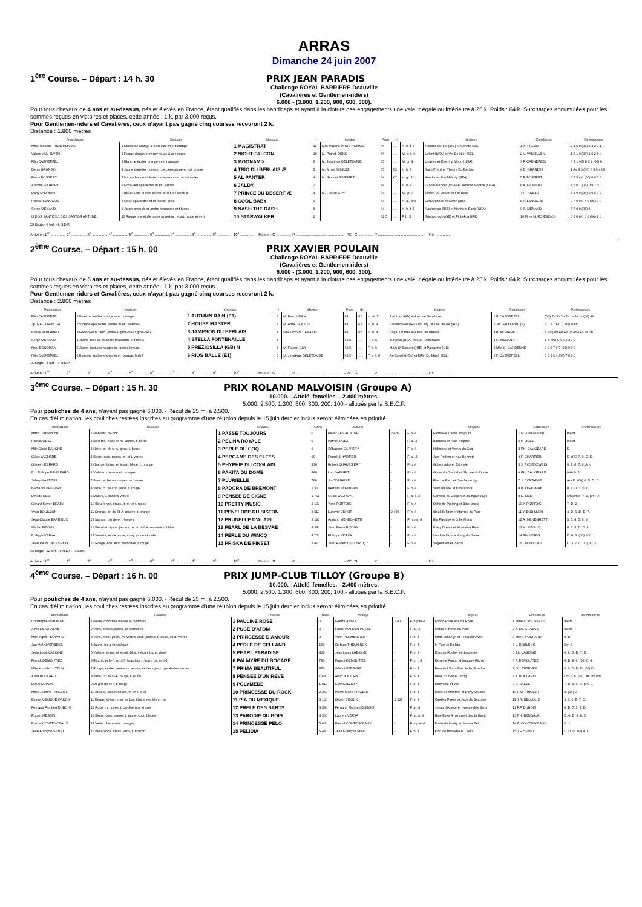ARRAS
Dimanche 24 juin 2007
1<sup>ère</sup> Course. – Départ : 14 h. 30 PRIX JEAN PARADIS
Challenge ROYAL BARRIERE Deauville
(Cavalières et Gentlemen-riders)
6.000 - (3.000, 1.200, 900, 600, 300).
Pour tous chevaux de 4 ans et au-dessus, nés et élevés en France, étant qualifiés dans les handicaps et ayant à la cloture des engagements une valeur égale ou inférieure à 25 k. Poids : 64 k. Surcharges accumulées pour les sommes reçues en victoires et places, cette année : 1 k. par 3.000 reçus.
Pour Gentlemen-riders et Cavalières, ceux n’ayant pas gagné cinq courses recevront 2 k.
Distance : 1.800 mètres
| Propriétaires | Couleurs | Chevaux | * | Montes | Poids | (1) | | Origines | Entraîneurs | Performances |
| --- | --- | --- | --- | --- | --- | --- | --- | --- | --- | --- |
| Mme Maurice PROD'HOMME | 1 Ecartelee orange & bleu-clair m et t orange | 1 MAGISTRAT | 11 | Mlle Pauline PROD'HOMME | 66 | .... | H. b.-f. 8 | Homme De Loi (IRE) et Sponte Sua | 1 X. PULEO | 2 1 5 0 (05) 2 4 2 2 1 |
| Valere VAN ELVEN | 2 Rouge disque or m ray rouge & or t rouge | 2 NIGHT FALCON | 10 | M. Patrick DENO | 66 | .... | M. b.-f. 4 | Lahint (USA) et Vol De Nuit (BEL) | 2 V. VAN ELVEN | 1 5 1 0 (06) 1 0 2 5 0 |
| Filip CAENEPEEL | 3 Blanche etoiles orange m et t orange | 3 MOONAMIX | 6 | M. Jonathan DELETOMBE | 65 | .... | M. gr. 4 | Linamix et Evening Moon (USA) | 3 F. CAENEPEEL | 6 3 1 0 D 8 2 2 (06) 0 |
| Denis GRANDIN | 4 Jaune bretelles noires m cerclees jaune et noir t noire | 4 TRIO DU BERLAIS Æ | 5 | M. Armel SOULEZ | 65 | 63 | H. b. 5 | Saint Preuil et Phedre Du Berlais | 4 D. GRANDIN | 1 As 8 0 (06) 6 5 9h 5 8 |
| Fredy BOSSERT | 5 Mauve bande violette m mauves cout. et t violettes | 5 AL PANTER | 4 | M. Samuel BOSSERT | 64 | 62 | H. gr. 10 | Kendor et Fon Melody (SPA) | 5 F. BOSSERT | 3 7 5 4 0 (06) 0 9 5 6 |
| Antoine GILIBERT | 6 Gros-vert epaulettes m et t jaunes | 6 JALDY | 7 | | 64 | .... | H. b. 4 | Groom Dancer (USA) et Jezebel Monroe (USA) | 6 A. GILIBERT | 4 5 0 T (06) 0 9 7 0 0 |
| Dany LAURENT | 7 Bleue 1 los bl-cl m cerc bl bl-cl t ble los bl-cl | 7 PRINCE DU DESERT Æ | 3 | M. Florent GUY | 64 | .... | M. gr. 7 | Simon Du Desert et Far Duke | 7 R. ROELS | 5 2 0 0 (06) 0 0 5 7 0 |
| Patrice LENOGUE | 8 Grise epaulettes et m roses t grise | 8 COOL BABY | 9 | | 64 | .... | H. al.-br 8 | Vert Amande et Silver Dime | 8 P. LENOGUE | 0 7 0 9 9 5 0 (06) 0 0 |
| Serge MENAND | 9 Jaune croix de st-andre brassards et t bleus | 9 NASH THE DASH | 8 | | 64 | .... | H. b.-f. 5 | Nashamaa (IRE) et Northern Bank (USA) | 9 S. MENAND | 5 7 0 0 (05) 8 |
| O.DOS SANTOS/J.DOS SANTOS ANTUNE. | 10 Rouge une etoile jaune m vertes t ecart. rouge et vert | 10 STARWALKER | 2 | | 62,5 | .... | F. b. 5 | Starborough (GB) et Flutiskoa (IRE) | 10 Mme N. ROSSIO (S) | 0 0 0 6 0 0 0 (06) 1 0 |
25 Engts - 6 forf. - 8 N.D.P.
Arrivée : 1<sup>er</sup> ............... 2<sup>e</sup> ............... 3<sup>e</sup> ............... 4<sup>e</sup> ............... 5<sup>e</sup> ............... 6<sup>e</sup> ............... 7<sup>e</sup> ............... 8<sup>e</sup> ............... 9<sup>e</sup> ............... 10<sup>e</sup> ............... - Mutuel : G ............... P ............... ............... ............... - PC : G ............... P ............... ............... ............... - Trio ...............
2<sup>ème</sup> Course. – Départ : 15 h. 00 PRIX XAVIER POULAIN
Challenge ROYAL BARRIERE Deauville
(Cavalières et Gentlemen-riders)
6.000 - (3.000, 1.200, 900, 600, 300).
Pour tous chevaux de 5 ans et au-dessus, nés et élevés en France, étant qualifiés dans les handicaps et ayant à la cloture des engagements une valeur égale ou inférieure à 25 k. Poids : 64 k. Surcharges accumulées pour les sommes reçues en victoires et places, cette année : 1 k. par 3.000 reçus.
Pour Gentlemen-riders et Cavalières, ceux n’ayant pas gagné cinq courses recevront 2 k.
Distance : 2.800 mètres
| Propriétaires | Couleurs | Chevaux | * | Montes | Poids | (1) | | Origines | Entraîneurs | Performances |
| --- | --- | --- | --- | --- | --- | --- | --- | --- | --- | --- |
| Filip CAENEPEEL | 1 Blanche etoiles orange m et t orange | 1 AUTUMN RAIN (E1) | 6 | M. Brecht MAN | 64 | 62 | H. al. 7 | Raintrap (GB) et Autumn Sunshine | 1 F. CAENEPEEL | (06) 5h 5h 3h 5h 1s 8s 1s (04) 4h |
| Jp. GALLORINI (S) | 2 Violette epaulettes jaunes m et t violettes | 2 HOUSE MASTER | 3 | M. Armel SOULEZ | 64 | 62 | H. b. 9 | Pistolet Bleu (IRE) et Lady Of The House (IRE) | 2 JP. GALLORINI (S) | T 0 5 7 6 0 0 (06) 0 6h |
| Blaise MOHAMED | 3 Gros-bleu m cercl. jaune et gros-bleu t gros-bleu | 3 JAMESON DU BERLAIS | 1 | Mlle Victoria CABANIS | 64 | 62 | H. b. 8 | Royal Charter et Anais Du Berlais | 3 B. MOHAMED | 4 (06) 0h Ah Ah 0h (05) As 4s 7h |
| Serge MENAND | 4 Jaune croix de st-andre brassards et t bleus | 4 STELLA FONTENAILLE | 4 | | 63,5 | .... | F. b. 6 | Turgeon (USA) et Star Fontenaille | 4 S. MENAND | 1 5 (06) 6 6 6 2 3 1 2 |
| Noel BOUDRAA | 5 Jaune coutures rouges m. jaunes t rouge | 5 PREZIOSILLA (GB) Ñ | 5 | M. Florent GUY | 62,5 | .... | F. b. 6 | Mark Of Esteem (IRE) et Palagene (GB) | 5 Mlle C. CARDENNE | 6 2 0 7 0 7 (06) 0 0 0 |
| Filip CAENEPEEL | 6 Blanche etoiles orange m et t orange (ech.) | 6 RIOS BALLE (E1) | 2 | M. Jonathan DELETOMBE | 62,5 | .... | F. b.-f. 8 | Art Sebal (USA) et Eiffel Du Manil (BEL) | 6 F. CAENEPEEL | 3 0 1 6 4 (06) 7 0 0 0 |
15 Engts - 4 forf. - 4 N.D.P.
Arrivée : 1<sup>er</sup> ............... 2<sup>e</sup> ............... 3<sup>e</sup> ............... 4<sup>e</sup> ............... 5<sup>e</sup> ............... 6<sup>e</sup> ............... 7<sup>e</sup> ............... 8<sup>e</sup> ............... 9<sup>e</sup> ............... 10<sup>e</sup> ............... - Mutuel : G ............... P ............... ............... ............... - PC : G ............... P ............... ............... ............... - Trio ...............
3<sup>ème</sup> Course. – Départ : 15 h. 30 PRIX ROLAND MALVOISIN (Groupe A)
10.000. - Attelé, femelles. - 2.400 mètres.
5.000, 2.500, 1.300, 600, 300, 200, 100.- alloués par la S.E.C.F.
Pour pouliches de 4 ans, n’ayant pas gagné 6.000. - Recul de 25 m. à 2.500.
En cas d’élimination, les pouliches restées inscrites au programme d’une réunion depuis le 15 juin dernier inclus seront éliminées en priorité.
| Propriétaires | Couleurs | Chevaux | Gains | Jockeys | | | Origines | Entraîneurs | Performances |
| --- | --- | --- | --- | --- | --- | --- | --- | --- | --- |
| Marc THIENPONT | 1 Mi-blanc, mi-noir | 1 PASSE TOUJOURS | 0 | Pieter VAN ACHTER | 2.400 | F. b. 4 | Febrile et Cause Toujours | 1 M. THIENPONT | Inédit |
| Patrick ODEZ | 2 Bleu-fcé, étoile et m. jaunes, t. bl-fcé | 2 PELINA ROYALE | 0 | Patrick ODEZ | - | F. al. 4 | Bassano et Haie d'Epine | 2 P. ODEZ | Inédit |
| Mlle Claire BAUCHE | 3 Noire, cr. de st-A. grise, t. bleue | 3 PERLE DU COQ | 0 | Sébastien OLIVIER * | - | F. b. 4 | Halimede et Venus du Coq | 3 PH. DAUGEARD | D. |
| Gilles LACHERE | 4 Bleue, cout. noires, m. et t. vertes | 4 PERGAME DES ELFES | 90 | Franck CHARTIER | - | F. al. 4 | Jam Pridem et Kay Bennett | 4 F. CHARTIER | D. (06) 7. 9. D. D. |
| Olivier HEBRARD | 5 Orange, brass. et épaul. bl-fcé, t. orange | 5 PHYPHIE DU COGLAIS | 330 | Robert CHAUSSIER * | - | F. b. 4 | Gobernador et Eriphyle | 5 J. ROSENZWEIG | 0. 7. 0. 7. 0. Am |
| Ec. Philippe DAUGEARD | 6 Violette, chevron et t. rouges | 6 PAKITA DU DOME | 440 | Luc GABORIT | - | F. b. 4 | Glaxo du Comtal et Glycine du Dome | 6 PH. DAUGEARD | (06) 6. 5. |
| Johny MARTENS | 7 Blanche, lettres rouges, m. bleues | 7 PLURIELLE | 760 | Jo CORBANIE | - | F. b. 4 | First de Retz et Candie du Lys | 7 J. CORBANIE | Am D. (06) 0. D. D. D. |
| Bernard LEFEBVRE | 8 Verte, cr. de Lor. jaune, t. rouge | 8 PADORA DE BREMONT | 1 300 | Bernard LEFEBVRE | - | F. b. 4 | Voici du Niel et Estafadora | 8 B. LEFEBVRE | 8. 8. D. 3. 0. D. |
| Dirk de NEEF | 9 Mauve, 4 bandes vertes | 9 PENSEE DE CIGNE | 1 761 | Guido LAUREYS | - | F. al. f. 4 | Camelia du Donjon et Jalinga du Lys | 9 D. NEEF | 6m Dm 5. 7. 9. (06) D. |
| Gérard Meyer BRAMI | 10 Bleu-foncé, brass., bret. et t. roses | 10 PRETTY MUSIC | 2 100 | Yves PORTOIS | - | F. b. 4 | Dahir de Prelong et Blue Music | 10 Y. PORTOIS | 7. D. 2. |
| Yvon BOUILLON | 11 Orange, cr. de St-A. mauve, t. orange | 11 PENELOPE DU BISTON | 2 610 | Ludovic DEHUT | 2.425 | F. b. 4 | Ideal de l'Iton et Harrise du Pont | 11 Y. BOUILLON | 4. D. 6. D. D. 7. |
| Jean Claude BARBIEUX | 12 Marron, bande et t. beiges | 12 PRUNELLE D'ALAIN | 3 190 | Adriano MENEGHETTI | - | F. n.pan 4 | Big Prestige et Jolie Maria | 12 A. MENEGHETTI | 5. 5. 4. 5. 9. 9. |
| Michel BIZOUX | 13 Bleu-fcé, épaul. jaunes, m. mi bl-fcé mi-jaune, t. bl-fcé | 13 PEARL DE LA BESVRE | 4 380 | Jean Pierre BIZOUX | - | F. b. 4 | Kaisy Dream et Alhambra River | 13 M. BIZOUX | 8. 6. 5. D. D. 6. |
| Philippe VERVA | 14 Violette, étoile jaune, t. ray. jaune et violet | 14 PERLE DU WINCQ | 4 700 | Philippe VERVA | - | F. b. 4 | Ideal de l'Iton et Ketty du Ganep | 14 PH. VERVA | D. 8. 6. (06) 9. 0. 1. |
| Jean Pierre DECLERCQ | 15 Rouge, éch. et m. blanches, t. rouge | 15 PRISKA DE PINSET | 5 410 | Jean Robert DECLERCQ * | - | F. b. 4 | Vegetarien et Idacra | 15 CH. NICOLE | D. 3. 7. 0. D. (06) D. |
63 Engts - 22 forf. - 8 N.D.P. - 3 Elim.
Arrivée : 1<sup>er</sup> ............... 2<sup>e</sup> ............... 3<sup>e</sup> ............... 4<sup>e</sup> ............... 5<sup>e</sup> ............... 6<sup>e</sup> ............... 7<sup>e</sup> ............... 8<sup>e</sup> ............... 9<sup>e</sup> ............... 10<sup>e</sup> ............... - Mutuel : G ............... P ............... ............... ............... - PC : G ............... P ............... ............... ............... - Trio ...............
4<sup>ème</sup> Course. – Départ : 16 h. 00 PRIX JUMP-CLUB TILLOY (Groupe B)
10.000. - Attelé, femelles. - 2.400 mètres.
5.000, 2.500, 1.300, 600, 300, 200, 100.- alloués par la S.E.C.F.
Pour pouliches de 4 ans, n’ayant pas gagné 6.000. - Recul de 25 m. à 2.500.
En cas d’élimination, les pouliches restées inscrites au programme d’une réunion depuis le 15 juin dernier inclus seront éliminées en priorité.
| Propriétaires | Couleurs | Chevaux | Gains | Jockeys | | | Origines | Entraîneurs | Performances |
| --- | --- | --- | --- | --- | --- | --- | --- | --- | --- |
| Christophe DEBAENE | 1 Bleue, manches bleues et blanches | 1 PAULINE ROSE | 0 | Geert LANNOO | 2.400 | F. n.pan 4 | Fripon Rose et Elna Rose | 1 Mme C. DE SOETE | Inédit |
| Aimé DE GRAEVE | 2 Verte, étoiles jaunes, m. blanches | 2 PUCE D'ATOM | 0 | Frans VAN DEN PUTTE | - | F. al. 4 | Install et Ivette du Pont | 2 A. DE GRAEVE | Inédit |
| Mlle Ingrid POUPARD | 3 Verte, étoile jaune, m. vertes, cout. jaunes, t. jaune, cout. vertes | 3 PRINCESSE D'AMOUR | 0 | Yann PERMENTIER * | - | F. b. 4 | Himo Josselyn et Testa du Vivier | 3 Mlle I. POUPARD | 0. D. |
| Jan VANOVERBEKE | 4 Jaune, fer à cheval noir | 4 PERLE DE CELLAND | 160 | Stéfaan THEUNINCK | - | F. b. 4 | In Foot et Diolida | 4 L. ROELENS | Dm 6. |
| Jean Louis LABIGNE | 5 Violette, brass. et épaul. blcs, t. écart. blc et violet | 5 PEARL PARADISE | 430 | Jean Louis LABIGNE | - | F. b. 4 | Eros du Rocher et Unademe | 5 J.L. LABIGNE | 0. 8. D. D. 7. D. |
| Franck DEMOUTIEZ | 6 Ray.blc et bl-f., m.bl-f., bras.blcs, t.écart. blc et bl-f. | 6 PALMYRE DU BOCAGE | 760 | Franck DEMOUTIEZ | - | F. b. f. 4 | Extreme Aunou et Imagine Richer | 6 F. DEMOUTIEZ | 0. D. 8. 6. (06) 0. 4. |
| Mlle Armelle LUTTUN | 7 Rouge, étoiles vertes, m. vertes, étoiles rges,t. rge, étoiles vertes | 7 PRIMA BEAUTIFUL | 850 | Gilles LEFEBVRE | - | F. b. 4 | Beautiful Somolli et Jodie Scardrie | 7 G. LEFEBVRE | 0. 6. D. D. D. (06) D. |
| Alain BOULARD | 8 Verte, cr. de st-A. rouge, t. jaune | 8 PENSEE D'UN REVE | 1 630 | Alain BOULARD | - | F. b. 4 | Reve d'Udon et Ischgl | 8 A. BOULARD | Dm 0. 8. (06) Dm 3m 0m |
| Didier DUPONT | 9 Mi-gris mi-vert, t. rouge | 9 POLYMEDE | 1 810 | Cyril SALZET * | - | F. b. 4 | Halimede et Vox | 9 S. SALZET | 7. D. 5. 6. D. (06) 0. |
| Mme Jeanine PRIGENT | 10 Bleu-cl, étoiles noires, m. et t. bl-cl | 10 PRINCESSE DU ROCK | 2 250 | Pierre Marie PRIGENT | - | F. b. 4 | Ipsos de Montfort et Dany Mousse | 10 P.M. PRIGENT | 2. (06) 9. |
| Ecurie MEXIQUE RANCH | 11 Rouge, brass. et cr. de Lor. blcs, t. ray. blc et rge | 11 PIA DU MEXIQUE | 3 190 | Olivier BIZOUX | 2.425 | F. b. 4 | Sancho Panca et Java de Beaufort | 11 J.R. DELLIAUX | 4. 0. 0. 5. 7. D. |
| Fernand Floribert DUBOIS | 12 Rose, m. noires, t. cerclée noir et rose | 12 PRELE DES SARTS | 3 540 | Fernand Floribert DUBOIS | - | F. al. 4 | Joyau d'Amour et Ivresse des Sarts | 12 F.F. DUBOIS | 0. D. 7. 5. 7. D. |
| Robert MESSIN | 13 Bleue, cout. jaunes, t. jaune, cout. bleues | 13 PARODIE DU BOIS | 4 560 | Laurent VERVA | - | F. al.br. 4 | Blue Eyes America et Ursula Banjo | 13 PH. BENGALA | D. 6. D. 8. 8. 5. |
| Pascal CONTENCEAUX | 14 Verte, chevron et t. rouges | 14 PRINCESSE PELO | 5 000 | Pascal CONTENCEAUX | - | F. n.pan 4 | Emrik du Hauty et Justina Pelo | 14 P. CONTENCEAUX | D. 1. |
| Jean François SENET | 15 Bleu-foncé, brass. verts, t. marron | 15 PELIDIA | 5 440 | Jean François SENET | - | F. b. 4 | Elito de Manerbe et Dadia | 15 J.F. SENET | D. D. 0. (06) 4. D. |